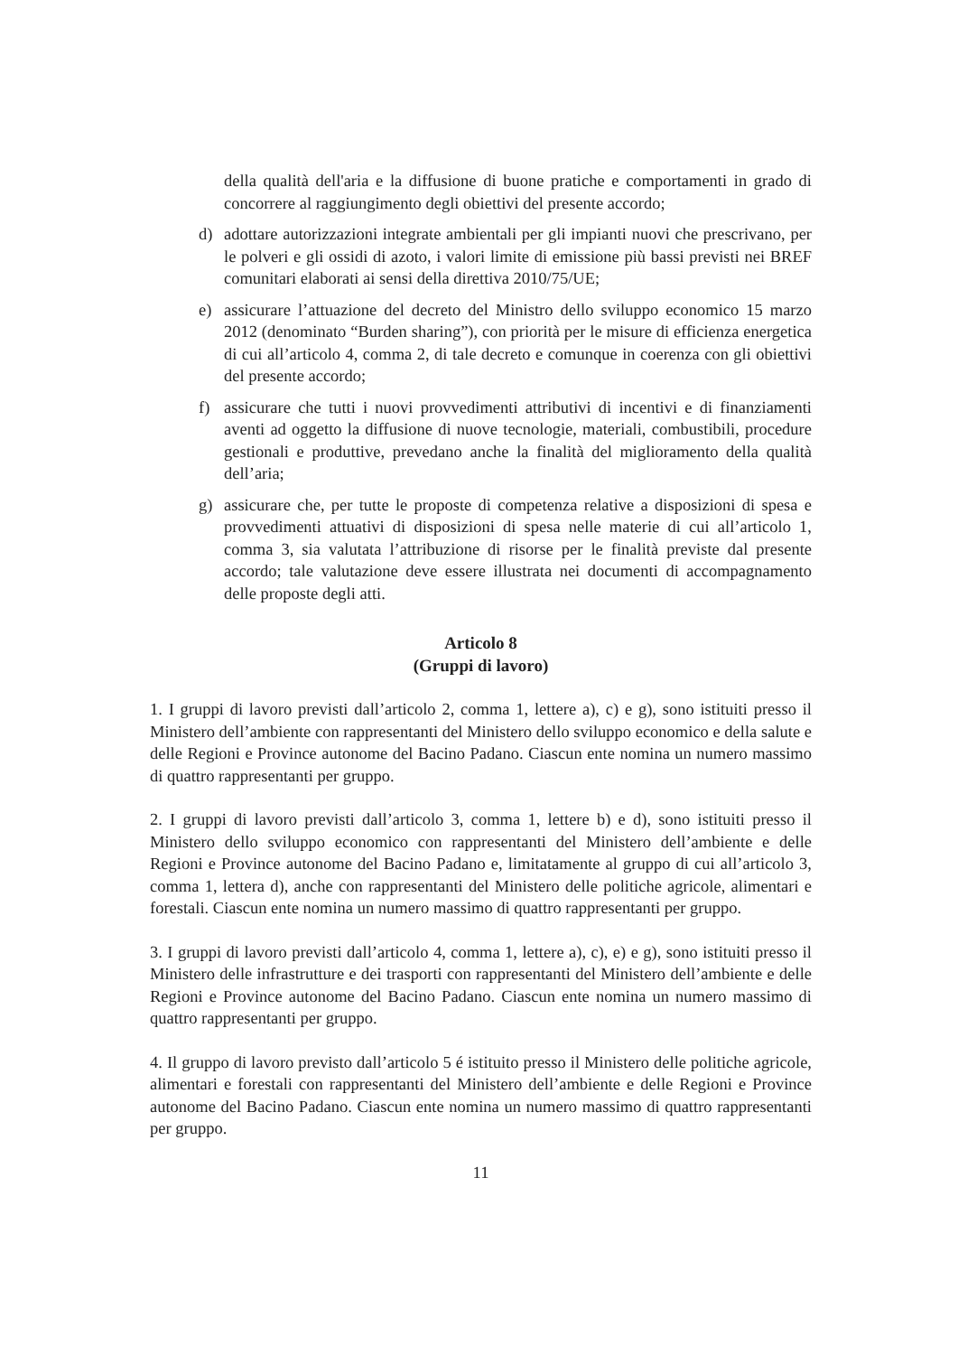della qualità dell'aria e la diffusione di buone pratiche e comportamenti in grado di concorrere al raggiungimento degli obiettivi del presente accordo;
d) adottare autorizzazioni integrate ambientali per gli impianti nuovi che prescrivano, per le polveri e gli ossidi di azoto, i valori limite di emissione più bassi previsti nei BREF comunitari elaborati ai sensi della direttiva 2010/75/UE;
e) assicurare l’attuazione del decreto del Ministro dello sviluppo economico 15 marzo 2012 (denominato “Burden sharing”), con priorità per le misure di efficienza energetica di cui all’articolo 4, comma 2, di tale decreto e comunque in coerenza con gli obiettivi del presente accordo;
f) assicurare che tutti i nuovi provvedimenti attributivi di incentivi e di finanziamenti aventi ad oggetto la diffusione di nuove tecnologie, materiali, combustibili, procedure gestionali e produttive, prevedano anche la finalità del miglioramento della qualità dell’aria;
g) assicurare che, per tutte le proposte di competenza relative a disposizioni di spesa e provvedimenti attuativi di disposizioni di spesa nelle materie di cui all’articolo 1, comma 3, sia valutata l’attribuzione di risorse per le finalità previste dal presente accordo; tale valutazione deve essere illustrata nei documenti di accompagnamento delle proposte degli atti.
Articolo 8
(Gruppi di lavoro)
1. I gruppi di lavoro previsti dall’articolo 2, comma 1, lettere a), c) e g), sono istituiti presso il Ministero dell’ambiente con rappresentanti del Ministero dello sviluppo economico e della salute e delle Regioni e Province autonome del Bacino Padano. Ciascun ente nomina un numero massimo di quattro rappresentanti per gruppo.
2. I gruppi di lavoro previsti dall’articolo 3, comma 1, lettere b) e d), sono istituiti presso il Ministero dello sviluppo economico con rappresentanti del Ministero dell’ambiente e delle Regioni e Province autonome del Bacino Padano e, limitatamente al gruppo di cui all’articolo 3, comma 1, lettera d), anche con rappresentanti del Ministero delle politiche agricole, alimentari e forestali. Ciascun ente nomina un numero massimo di quattro rappresentanti per gruppo.
3. I gruppi di lavoro previsti dall’articolo 4, comma 1, lettere a), c), e) e g), sono istituiti presso il Ministero delle infrastrutture e dei trasporti con rappresentanti del Ministero dell’ambiente e delle Regioni e Province autonome del Bacino Padano. Ciascun ente nomina un numero massimo di quattro rappresentanti per gruppo.
4. Il gruppo di lavoro previsto dall’articolo 5 é istituito presso il Ministero delle politiche agricole, alimentari e forestali con rappresentanti del Ministero dell’ambiente e delle Regioni e Province autonome del Bacino Padano. Ciascun ente nomina un numero massimo di quattro rappresentanti per gruppo.
11